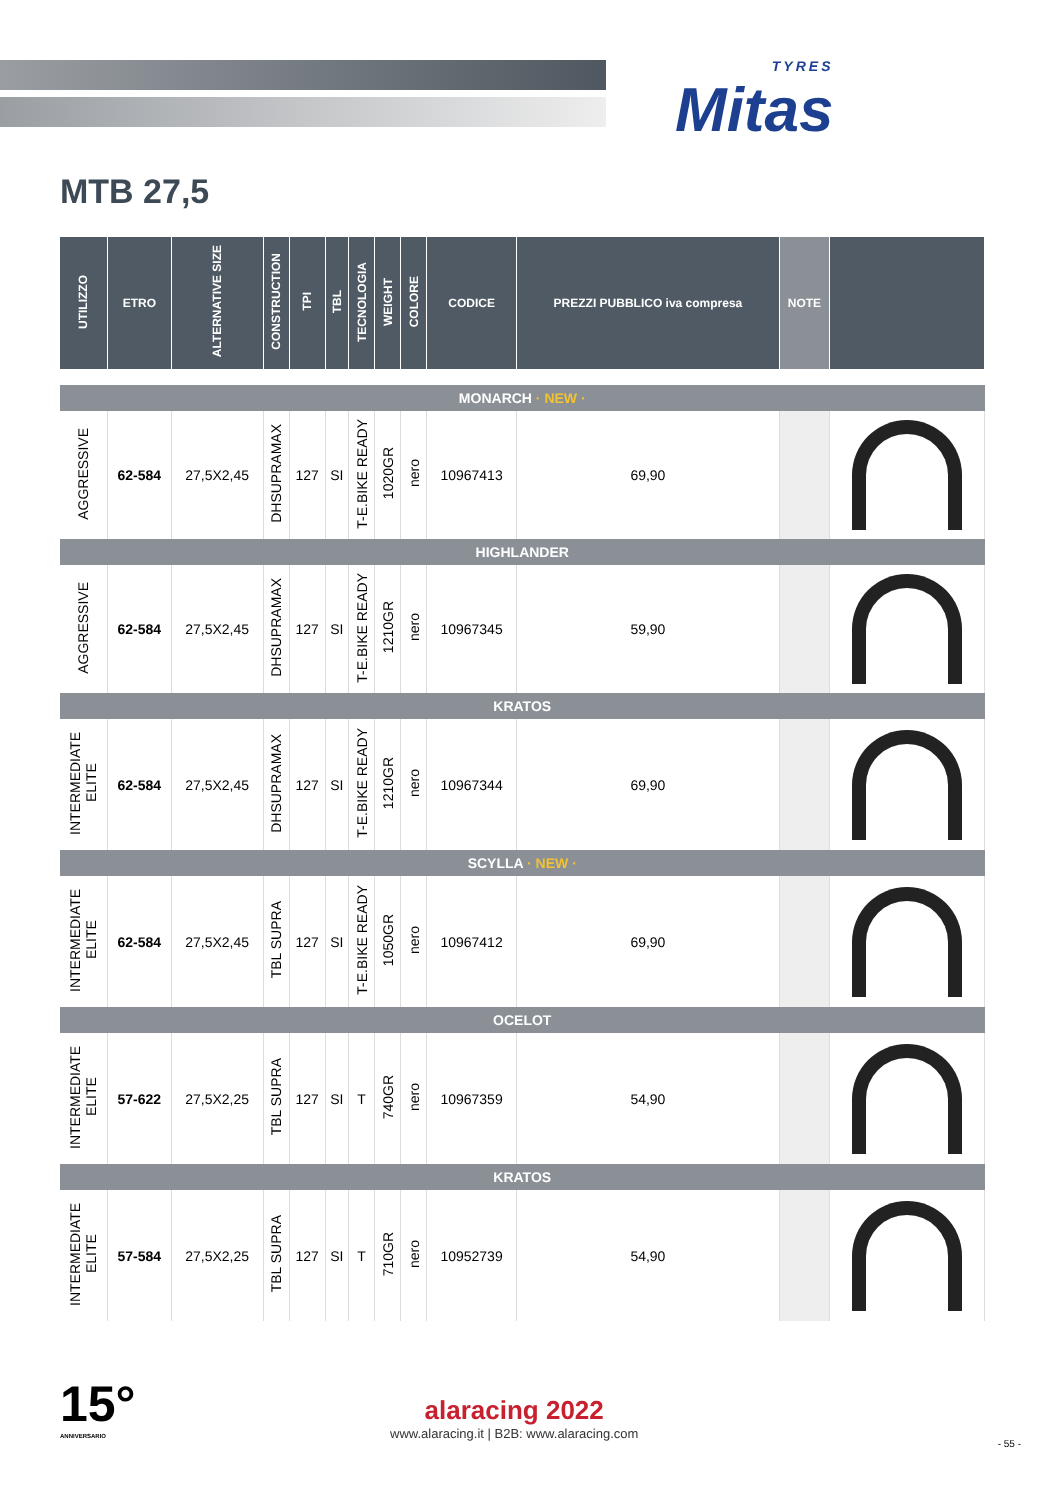TYRES
Mitas
MTB 27,5
| UTILIZZO | ETRO | ALTERNATIVE SIZE | CONSTRUCTION | TPI | TBL | TECNOLOGIA | WEIGHT | COLORE | CODICE | PREZZI PUBBLICO iva compresa | NOTE | |
| --- | --- | --- | --- | --- | --- | --- | --- | --- | --- | --- | --- | --- |
| MONARCH · NEW · | | | | | | | | | | | | |
| AGGRESSIVE | 62-584 | 27,5X2,45 | DHSUPRAMAX | 127 | SI | T-E.BIKE READY | 1020GR | nero | 10967413 | 69,90 | | |
| HIGHLANDER | | | | | | | | | | | | |
| AGGRESSIVE | 62-584 | 27,5X2,45 | DHSUPRAMAX | 127 | SI | T-E.BIKE READY | 1210GR | nero | 10967345 | 59,90 | | |
| KRATOS | | | | | | | | | | | | |
| INTERMEDIATE ELITE | 62-584 | 27,5X2,45 | DHSUPRAMAX | 127 | SI | T-E.BIKE READY | 1210GR | nero | 10967344 | 69,90 | | |
| SCYLLA · NEW · | | | | | | | | | | | | |
| INTERMEDIATE ELITE | 62-584 | 27,5X2,45 | TBL SUPRA | 127 | SI | T-E.BIKE READY | 1050GR | nero | 10967412 | 69,90 | | |
| OCELOT | | | | | | | | | | | | |
| INTERMEDIATE ELITE | 57-622 | 27,5X2,25 | TBL SUPRA | 127 | SI | T | 740GR | nero | 10967359 | 54,90 | | |
| KRATOS | | | | | | | | | | | | |
| INTERMEDIATE ELITE | 57-584 | 27,5X2,25 | TBL SUPRA | 127 | SI | T | 710GR | nero | 10952739 | 54,90 | | |
15°
ANNIVERSARIO
alaracing 2022
www.alaracing.it | B2B: www.alaracing.com
- 55 -